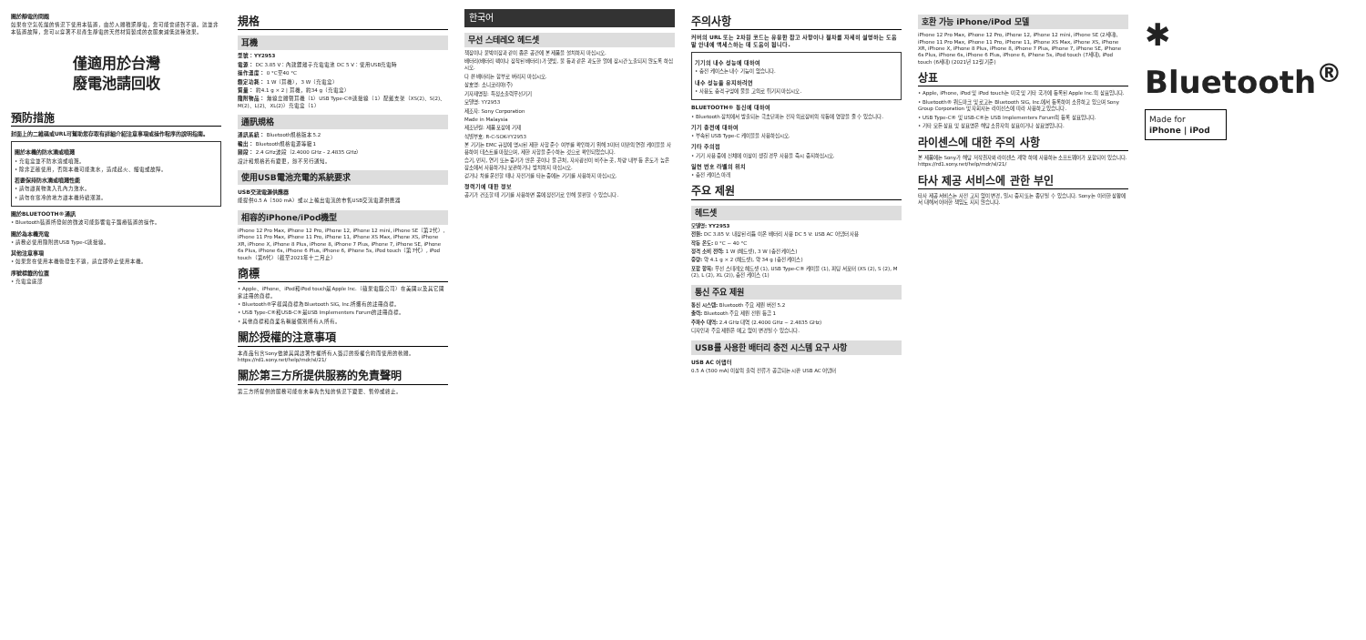關於靜電的問題
如果在空氣乾燥的情況下使用本裝置，由於人體積聚靜電，您可能會感到不適。這並非本裝置故障，您可以穿著不易產生靜電的天然材質製成的衣服來減低這種效果。
僅適用於台灣
廢電池請回收
預防措施
封面上的二維碼或URL可幫助您存取有詳細介紹注意事項或操作程序的說明指南。
關於本機的防水滴或噴濺
• 充電盒並不防水滴或噴濺。
• 除非正確使用，否則本機可能進水，造成起火、觸電或故障。
若要保持防水滴或噴濺性能
• 請勿讓異物進入孔內力激水。
• 請勿在寒冷的地方讓本機持續潮濕。
關於BLUETOOTH®通訊
• Bluetooth裝置所發射的微波可能影響電子醫療裝置的操作。
關於為本機充電
• 請務必使用隨附的USB Type-C連接線。
其他注意事項
• 如果您在使用本機後發生不適，請立即停止使用本機。
序號標籤的位置
• 充電盒底部
規格
耳機
型號：YY2953
電源： DC 3.85 V：內建鋰離子充電電池 DC 5 V：使用USB充電時
操作溫度： 0 °C至40 °C
額定功耗： 1 W（耳機），3 W（充電盒）
質量： 約4.1 g × 2 | 耳機，約34 g（充電盒）
隨附物品： 無線立體聲耳機（1）USB Type-C®連接線（1）配戴支架（XS(2)、S(2)、M(2)、L(2)、XL(2)）充電盒（1）
通訊規格
通訊系統： Bluetooth規格版本5.2
輸出： Bluetooth規格電源等級1
頻段： 2.4 GHz波段（2.4000 GHz – 2.4835 GHz）
設計和規格若有變更，恕不另行通知。
使用USB電池充電的系統要求
USB交流電源供應器
能提供0.5 A（500 mA）或以上輸出電流的市售USB交流電源供應器
相容的iPhone/iPod機型
iPhone 12 Pro Max, iPhone 12 Pro, iPhone 12, iPhone 12 mini, iPhone SE（第2代）, iPhone 11 Pro Max, iPhone 11 Pro, iPhone 11, iPhone XS Max, iPhone XS, iPhone XR, iPhone X, iPhone 8 Plus, iPhone 8, iPhone 7 Plus, iPhone 7, iPhone SE, iPhone 6s Plus, iPhone 6s, iPhone 6 Plus, iPhone 6, iPhone 5s, iPod touch（第7代）, iPod touch（第6代）（截至2021年十二月止）
商標
• Apple、iPhone、iPod和iPod touch是Apple Inc.（蘋果電腦公司）在美國以及其它國家註冊的商標。
• Bluetooth®字樣與商標為Bluetooth SIG, Inc.所擁有的註冊商標。
• USB Type-C®和USB-C®是USB Implementers Forum的註冊商標。
• 其他商標和商業名稱屬個別所有人所有。
關於授權的注意事項
本產品包含Sony依據其與該著作權所有人簽訂的授權合約而使用的軟體。https://rd1.sony.net/help/mdr/sl/21/
關於第三方所提供服務的免責聲明
第三方所提供的服務可能在未事先告知的情況下變更、暫停或終止。
한국어
무선 스테레오 헤드셋
책장이나 붙박이장과 같이 좁은 공간에 본 제품을 설치하지 마십시오.
배터리(배터리 팩이나 장착된 배터리)가 햇빛, 불 등과 같은 과도한 열에 장시간 노출되지 않도록 하십시오.
다 쓴 배터리는 함부로 버리지 마십시오.
상호명: 소니코리아(주)
기자재명칭: 특정소출력무선기기
모델명: YY2953
제조자: Sony Corporation
Made in Malaysia
제조년월: 제품 포장에 기재
식별부호: R-C-SOK-YY2953
본 기기는 EMC 규정에 명시된 제한 사항 준수 여부를 확인하기 위해 3미터 미만의 연결 케이블을 사용하여 테스트를 마쳤으며, 제한 사항을 준수하는 것으로 확인되었습니다.
습기, 먼지, 연기 또는 증기가 많은 곳이나 물 근처, 자사광선이 비추는 곳, 차량 내부 등 온도가 높은 장소에서 사용하거나 보관하거나 방치하지 마십시오.
걷거나 차를 운전할 때나 자전거를 타는 중에는 기기를 사용하지 마십시오.
청력기에 대한 정보
공기가 건조할 때 기기를 사용하면 몸에 정전기로 인해 불편할 수 있습니다.
주의사항
커버의 URL 또는 2차원 코드는 유용한 참고 사항이나 절차를 자세히 설명하는 도움말 안내에 액세스하는 데 도움이 됩니다.
기기의 내수 성능에 대하여
• 충전 케이스는 내수 기능이 없습니다.
내수 성능을 유지하려면
• 사용도 충격 구멍에 물을 고의로 튀기지 마십시오.
BLUETOOTH® 통신에 대하여
• Bluetooth 장치에서 방출되는 극초단파는 전자 의료장비의 작동에 영향을 줄 수 있습니다.
기기 충전에 대하여
• 부속된 USB Type-C 케이블을 사용하십시오.
기타 주의점
• 기기 사용 중에 신체에 이상이 생길 경우 사용을 즉시 중지하십시오.
일련 번호 라벨의 위치
• 충전 케이스 아래
주요 제원
헤드셋
모델명: YY2953
전원: DC 3.85 V: 내장된 리튬 이온 배터리 사용 DC 5 V: USB AC 어댑터 사용
작동 온도: 0 °C ~ 40 °C
정격 소비 전력: 1 W (헤드셋), 3 W (충전 케이스)
중량: 약 4.1 g × 2 (헤드셋), 약 34 g (충전 케이스)
포함 항목: 무선 스테레오 헤드셋 (1), USB Type-C® 케이블 (1), 피팅 서포터 (XS (2), S (2), M (2), L (2), XL (2)), 충전 케이스 (1)
통신 주요 제원
통신 시스템: Bluetooth 주요 제원 버전 5.2
출력: Bluetooth 주요 제원 전원 등급 1
주파수 대역: 2.4 GHz 대역 (2.4000 GHz ~ 2.4835 GHz)
디자인과 주요 제원은 예고 없이 변경될 수 있습니다.
USB를 사용한 배터리 충전 시스템 요구 사항
USB AC 어댑터
0.5 A (500 mA) 이상의 출력 전류가 공급되는 시판 USB AC 어댑터
호환 가능 iPhone/iPod 모델
iPhone 12 Pro Max, iPhone 12 Pro, iPhone 12, iPhone 12 mini, iPhone SE (2세대), iPhone 11 Pro Max, iPhone 11 Pro, iPhone 11, iPhone XS Max, iPhone XS, iPhone XR, iPhone X, iPhone 8 Plus, iPhone 8, iPhone 7 Plus, iPhone 7, iPhone SE, iPhone 6s Plus, iPhone 6s, iPhone 6 Plus, iPhone 6, iPhone 5s, iPod touch (7세대), iPod touch (6세대) (2021년 12월 기준)
상표
• Apple, iPhone, iPod 및 iPod touch는 미국 및 기타 국가에 등록된 Apple Inc.의 상표입니다.
• Bluetooth® 워드마크 및 로고는 Bluetooth SIG, Inc.에서 등록하여 소유하고 있으며 Sony Group Corporation 및 자회사는 라이선스에 따라 사용하고 있습니다.
• USB Type-C® 및 USB-C®는 USB Implementers Forum의 등록 상표입니다.
• 기타 모든 상표 및 상표명은 해당 소유자의 상표이거나 상표명입니다.
라이센스에 대한 주의 사항
본 제품에는 Sony가 해당 저작권자와 라이센스 계약 하에 사용하는 소프트웨어가 포함되어 있습니다. https://rd1.sony.net/help/mdr/sl/21/
타사 제공 서비스에 관한 부인
타사 제공 서비스는 사전 고지 없이 변경, 일시 중지 또는 종단될 수 있습니다. Sony는 이러한 상황에서 대해서 어떠한 책임도 지지 않습니다.
✱ Bluetooth<sup>®</sup>
Made for
iPhone | iPod